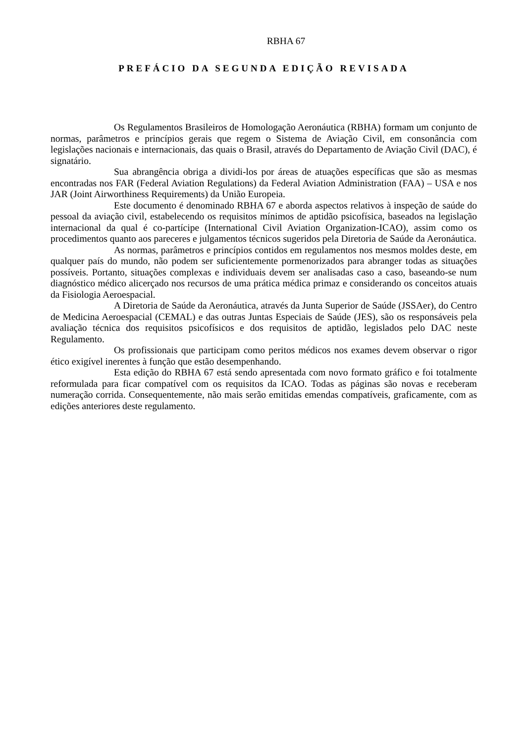RBHA 67
PREFÁCIO DA SEGUNDA EDIÇÃO REVISADA
Os Regulamentos Brasileiros de Homologação Aeronáutica (RBHA) formam um conjunto de normas, parâmetros e princípios gerais que regem o Sistema de Aviação Civil, em consonância com legislações nacionais e internacionais, das quais o Brasil, através do Departamento de Aviação Civil (DAC), é signatário.
Sua abrangência obriga a dividi-los por áreas de atuações específicas que são as mesmas encontradas nos FAR (Federal Aviation Regulations) da Federal Aviation Administration (FAA) – USA e nos JAR (Joint Airworthiness Requirements) da União Europeia.
Este documento é denominado RBHA 67 e aborda aspectos relativos à inspeção de saúde do pessoal da aviação civil, estabelecendo os requisitos mínimos de aptidão psicofísica, baseados na legislação internacional da qual é co-partícipe (International Civil Aviation Organization-ICAO), assim como os procedimentos quanto aos pareceres e julgamentos técnicos sugeridos pela Diretoria de Saúde da Aeronáutica.
As normas, parâmetros e princípios contidos em regulamentos nos mesmos moldes deste, em qualquer país do mundo, não podem ser suficientemente pormenorizados para abranger todas as situações possíveis. Portanto, situações complexas e individuais devem ser analisadas caso a caso, baseando-se num diagnóstico médico alicerçado nos recursos de uma prática médica primaz e considerando os conceitos atuais da Fisiologia Aeroespacial.
A Diretoria de Saúde da Aeronáutica, através da Junta Superior de Saúde (JSSAer), do Centro de Medicina Aeroespacial (CEMAL) e das outras Juntas Especiais de Saúde (JES), são os responsáveis pela avaliação técnica dos requisitos psicofísicos e dos requisitos de aptidão, legislados pelo DAC neste Regulamento.
Os profissionais que participam como peritos médicos nos exames devem observar o rigor ético exigível inerentes à função que estão desempenhando.
Esta edição do RBHA 67 está sendo apresentada com novo formato gráfico e foi totalmente reformulada para ficar compatível com os requisitos da ICAO. Todas as páginas são novas e receberam numeração corrida. Consequentemente, não mais serão emitidas emendas compatíveis, graficamente, com as edições anteriores deste regulamento.